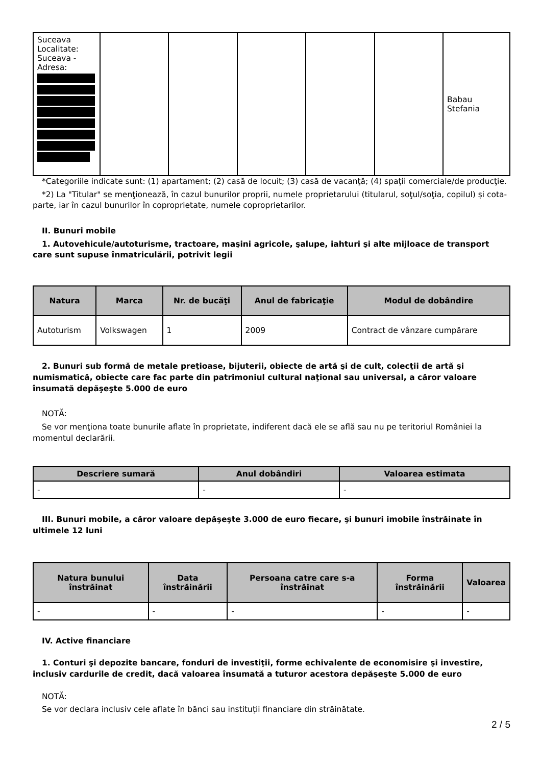| Suceava Localitate: Suceava - Adresa: | | | | | | Babau Stefania |
*Categoriile indicate sunt: (1) apartament; (2) casă de locuit; (3) casă de vacanţă; (4) spaţii comerciale/de producţie.
*2) La "Titular" se menţionează, în cazul bunurilor proprii, numele proprietarului (titularul, soţul/soţia, copilul) și cota-parte, iar în cazul bunurilor în coproprietate, numele coproprietarilor.
II. Bunuri mobile
1. Autovehicule/autoturisme, tractoare, maşini agricole, şalupe, iahturi şi alte mijloace de transport care sunt supuse înmatriculării, potrivit legii
| Natura | Marca | Nr. de bucăţi | Anul de fabricaţie | Modul de dobândire |
| --- | --- | --- | --- | --- |
| Autoturism | Volkswagen | 1 | 2009 | Contract de vânzare cumpărare |
2. Bunuri sub formă de metale preţioase, bijuterii, obiecte de artă şi de cult, colecţii de artă şi numismatică, obiecte care fac parte din patrimoniul cultural naţional sau universal, a căror valoare însumată depăşeşte 5.000 de euro
NOTĂ:
Se vor menţiona toate bunurile aflate în proprietate, indiferent dacă ele se află sau nu pe teritoriul României la momentul declarării.
| Descriere sumară | Anul dobândiri | Valoarea estimata |
| --- | --- | --- |
| - | - | - |
III. Bunuri mobile, a căror valoare depăşeşte 3.000 de euro fiecare, şi bunuri imobile înstrăinate în ultimele 12 luni
| Natura bunului înstrăinat | Data înstrăinării | Persoana catre care s-a înstrăinat | Forma înstrăinării | Valoarea |
| --- | --- | --- | --- | --- |
| - | - | - | - | - |
IV. Active financiare
1. Conturi şi depozite bancare, fonduri de investiţii, forme echivalente de economisire şi investire, inclusiv cardurile de credit, dacă valoarea însumată a tuturor acestora depăşeşte 5.000 de euro
NOTĂ:
Se vor declara inclusiv cele aflate în bănci sau instituţii financiare din străinătate.
2 / 5